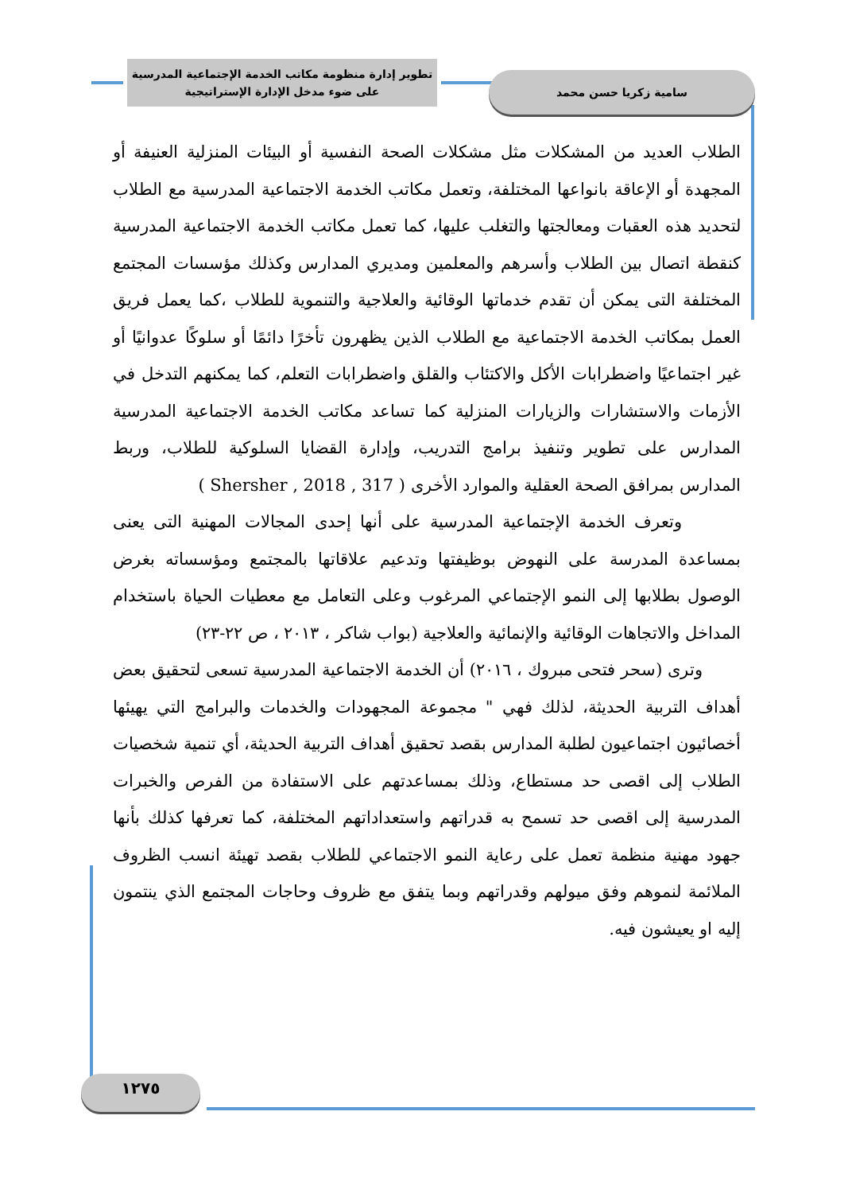تطوير إدارة منظومة مكاتب الخدمة الإجتماعية المدرسية
على ضوء مدخل الإدارة الإستراتيجية
سامية زكريا حسن محمد
الطلاب العديد من المشكلات مثل مشكلات الصحة النفسية أو البيئات المنزلية العنيفة أو المجهدة أو الإعاقة بانواعها المختلفة، وتعمل مكاتب الخدمة الاجتماعية المدرسية مع الطلاب لتحديد هذه العقبات ومعالجتها والتغلب عليها، كما تعمل مكاتب الخدمة الاجتماعية المدرسية كنقطة اتصال بين الطلاب وأسرهم والمعلمين ومديري المدارس وكذلك مؤسسات المجتمع المختلفة التى يمكن أن تقدم خدماتها الوقائية والعلاجية والتنموية للطلاب ،كما يعمل فريق العمل بمكاتب الخدمة الاجتماعية مع الطلاب الذين يظهرون تأخرًا دائمًا أو سلوكًا عدوانيًا أو غير اجتماعيًا واضطرابات الأكل والاكتئاب والقلق واضطرابات التعلم، كما يمكنهم التدخل في الأزمات والاستشارات والزيارات المنزلية كما تساعد مكاتب الخدمة الاجتماعية المدرسية المدارس على تطوير وتنفيذ برامج التدريب، وإدارة القضايا السلوكية للطلاب، وربط المدارس بمرافق الصحة العقلية والموارد الأخرى ( Shersher , 2018 , 317 )
وتعرف الخدمة الإجتماعية المدرسية على أنها إحدى المجالات المهنية التى يعنى بمساعدة المدرسة على النهوض بوظيفتها وتدعيم علاقاتها بالمجتمع ومؤسساته بغرض الوصول بطلابها إلى النمو الإجتماعي المرغوب وعلى التعامل مع معطيات الحياة باستخدام المداخل والاتجاهات الوقائية والإنمائية والعلاجية (بواب شاكر ، ٢٠١٣ ، ص ٢٢-٢٣)
وترى (سحر فتحى مبروك ، ٢٠١٦) أن الخدمة الاجتماعية المدرسية تسعى لتحقيق بعض أهداف التربية الحديثة، لذلك فهي " مجموعة المجهودات والخدمات والبرامج التي يهيئها أخصائيون اجتماعيون لطلبة المدارس بقصد تحقيق أهداف التربية الحديثة، أي تنمية شخصيات الطلاب إلى اقصى حد مستطاع، وذلك بمساعدتهم على الاستفادة من الفرص والخبرات المدرسية إلى اقصى حد تسمح به قدراتهم واستعداداتهم المختلفة، كما تعرفها كذلك بأنها جهود مهنية منظمة تعمل على رعاية النمو الاجتماعي للطلاب بقصد تهيئة انسب الظروف الملائمة لنموهم وفق ميولهم وقدراتهم وبما يتفق مع ظروف وحاجات المجتمع الذي ينتمون إليه او يعيشون فيه.
١٢٧٥